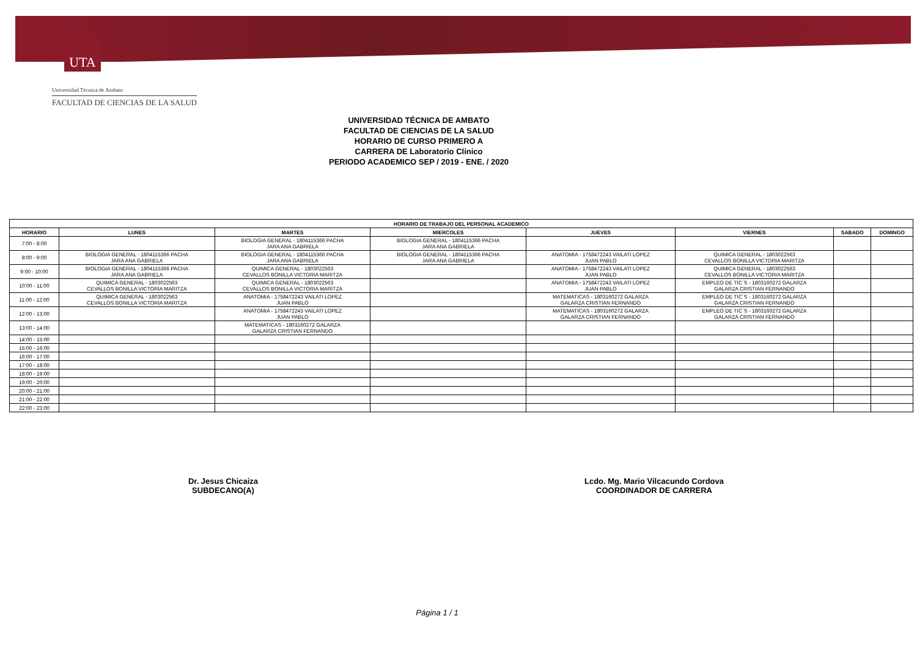UTA
Universidad Técnica de Ambato
FACULTAD DE CIENCIAS DE LA SALUD
UNIVERSIDAD TÉCNICA DE AMBATO
FACULTAD DE CIENCIAS DE LA SALUD
HORARIO DE CURSO PRIMERO A
CARRERA DE Laboratorio Clinico
PERIODO ACADEMICO SEP / 2019 - ENE. / 2020
| HORARIO DE TRABAJO DEL PERSONAL ACADEMICO | | | | | | | |
| --- | --- | --- | --- | --- | --- | --- | --- |
| HORARIO | LUNES | MARTES | MIERCOLES | JUEVES | VIERNES | SABADO | DOMINGO |
| 7:00 - 8:00 | | BIOLOGIA GENERAL - 1804115366 PACHA JARA ANA GABRIELA | BIOLOGIA GENERAL - 1804115366 PACHA JARA ANA GABRIELA | | | | |
| 8:00 - 9:00 | BIOLOGIA GENERAL - 1804115366 PACHA JARA ANA GABRIELA | BIOLOGIA GENERAL - 1804115366 PACHA JARA ANA GABRIELA | BIOLOGIA GENERAL - 1804115366 PACHA JARA ANA GABRIELA | ANATOMIA - 1758472243 VAILATI LOPEZ JUAN PABLO | QUIMICA GENERAL - 1803022563 CEVALLOS BONILLA VICTORIA MARITZA | | |
| 9:00 - 10:00 | BIOLOGIA GENERAL - 1804115366 PACHA JARA ANA GABRIELA | QUIMICA GENERAL - 1803022563 CEVALLOS BONILLA VICTORIA MARITZA | | ANATOMIA - 1758472243 VAILATI LOPEZ JUAN PABLO | QUIMICA GENERAL - 1803022563 CEVALLOS BONILLA VICTORIA MARITZA | | |
| 10:00 - 11:00 | QUIMICA GENERAL - 1803022563 CEVALLOS BONILLA VICTORIA MARITZA | QUIMICA GENERAL - 1803022563 CEVALLOS BONILLA VICTORIA MARITZA | | ANATOMIA - 1758472243 VAILATI LOPEZ JUAN PABLO | EMPLEO DE TIC´S - 1803160272 GALARZA GALARZA CRISTIAN FERNANDO | | |
| 11:00 - 12:00 | QUIMICA GENERAL - 1803022563 CEVALLOS BONILLA VICTORIA MARITZA | ANATOMIA - 1758472243 VAILATI LOPEZ JUAN PABLO | | MATEMATICAS - 1803160272 GALARZA GALARZA CRISTIAN FERNANDO | EMPLEO DE TIC´S - 1803160272 GALARZA GALARZA CRISTIAN FERNANDO | | |
| 12:00 - 13:00 | | ANATOMIA - 1758472243 VAILATI LOPEZ JUAN PABLO | | MATEMATICAS - 1803160272 GALARZA GALARZA CRISTIAN FERNANDO | EMPLEO DE TIC´S - 1803160272 GALARZA GALARZA CRISTIAN FERNANDO | | |
| 13:00 - 14:00 | | MATEMATICAS - 1803160272 GALARZA GALARZA CRISTIAN FERNANDO | | | | | |
| 14:00 - 15:00 | | | | | | | |
| 15:00 - 16:00 | | | | | | | |
| 16:00 - 17:00 | | | | | | | |
| 17:00 - 18:00 | | | | | | | |
| 18:00 - 19:00 | | | | | | | |
| 19:00 - 20:00 | | | | | | | |
| 20:00 - 21:00 | | | | | | | |
| 21:00 - 22:00 | | | | | | | |
| 22:00 - 23:00 | | | | | | | |
Dr. Jesus Chicaiza
SUBDECANO(A)
Lcdo. Mg. Mario Vilcacundo Cordova
COORDINADOR DE CARRERA
Página 1 / 1